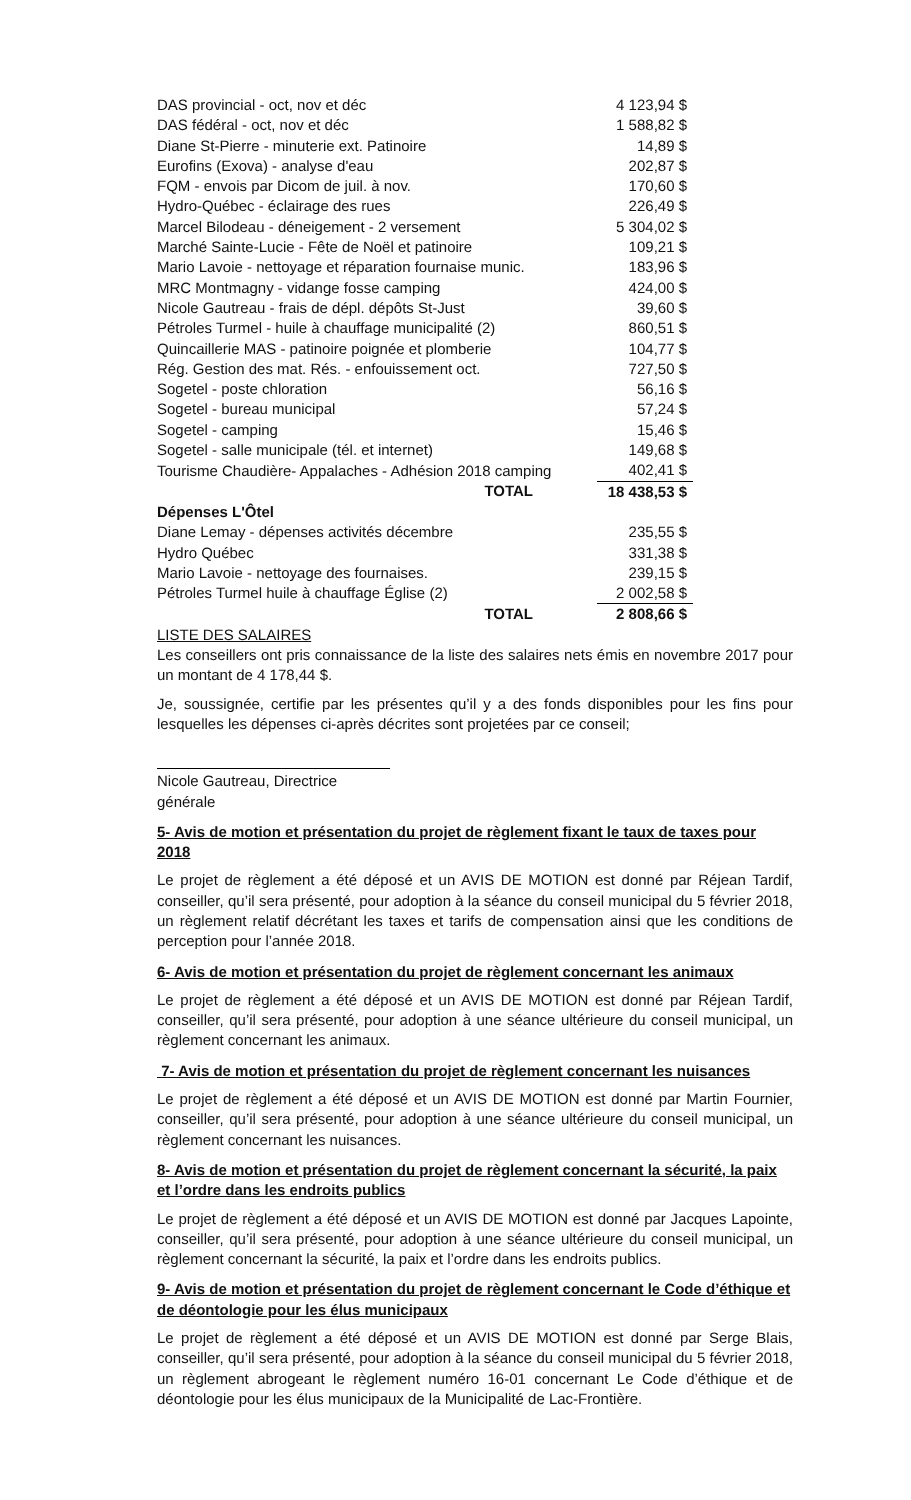| DAS provincial - oct, nov et déc | 4 123,94 $ |
| DAS fédéral - oct, nov et déc | 1 588,82 $ |
| Diane St-Pierre - minuterie ext. Patinoire | 14,89 $ |
| Eurofins (Exova) - analyse d'eau | 202,87 $ |
| FQM - envois par Dicom de juil. à nov. | 170,60 $ |
| Hydro-Québec - éclairage des rues | 226,49 $ |
| Marcel Bilodeau - déneigement - 2 versement | 5 304,02 $ |
| Marché Sainte-Lucie - Fête de Noël et patinoire | 109,21 $ |
| Mario Lavoie - nettoyage et réparation fournaise munic. | 183,96 $ |
| MRC Montmagny - vidange fosse camping | 424,00 $ |
| Nicole Gautreau - frais de dépl. dépôts St-Just | 39,60 $ |
| Pétroles Turmel - huile à chauffage municipalité (2) | 860,51 $ |
| Quincaillerie MAS - patinoire poignée et plomberie | 104,77 $ |
| Rég. Gestion des mat. Rés. - enfouissement oct. | 727,50 $ |
| Sogetel - poste chloration | 56,16 $ |
| Sogetel - bureau municipal | 57,24 $ |
| Sogetel - camping | 15,46 $ |
| Sogetel - salle municipale (tél. et internet) | 149,68 $ |
| Tourisme Chaudière- Appalaches - Adhésion 2018 camping | 402,41 $ |
| TOTAL | 18 438,53 $ |
| Dépenses L'Ôtel | |
| Diane Lemay - dépenses activités décembre | 235,55 $ |
| Hydro Québec | 331,38 $ |
| Mario Lavoie - nettoyage des fournaises. | 239,15 $ |
| Pétroles Turmel huile à chauffage Église (2) | 2 002,58 $ |
| TOTAL | 2 808,66 $ |
LISTE DES SALAIRES
Les conseillers ont pris connaissance de la liste des salaires nets émis en novembre 2017 pour un montant de 4 178,44 $.
Je, soussignée, certifie par les présentes qu’il y a des fonds disponibles pour les fins pour lesquelles les dépenses ci-après décrites sont projetées par ce conseil;
Nicole Gautreau, Directrice générale
5- Avis de motion et présentation du projet de règlement fixant le taux de taxes pour 2018
Le projet de règlement a été déposé et un AVIS DE MOTION est donné par Réjean Tardif, conseiller, qu’il sera présenté, pour adoption à la séance du conseil municipal du 5 février 2018, un règlement relatif décrétant les taxes et tarifs de compensation ainsi que les conditions de perception pour l’année 2018.
6- Avis de motion et présentation du projet de règlement concernant les animaux
Le projet de règlement a été déposé et un AVIS DE MOTION est donné par Réjean Tardif, conseiller, qu’il sera présenté, pour adoption à une séance ultérieure du conseil municipal, un règlement concernant les animaux.
7- Avis de motion et présentation du projet de règlement concernant les nuisances
Le projet de règlement a été déposé et un AVIS DE MOTION est donné par Martin Fournier, conseiller, qu’il sera présenté, pour adoption à une séance ultérieure du conseil municipal, un règlement concernant les nuisances.
8- Avis de motion et présentation du projet de règlement concernant la sécurité, la paix et l’ordre dans les endroits publics
Le projet de règlement a été déposé et un AVIS DE MOTION est donné par Jacques Lapointe, conseiller, qu’il sera présenté, pour adoption à une séance ultérieure du conseil municipal, un règlement concernant la sécurité, la paix et l’ordre dans les endroits publics.
9- Avis de motion et présentation du projet de règlement concernant le Code d’éthique et de déontologie pour les élus municipaux
Le projet de règlement a été déposé et un AVIS DE MOTION est donné par Serge Blais, conseiller, qu’il sera présenté, pour adoption à la séance du conseil municipal du 5 février 2018, un règlement abrogeant le règlement numéro 16-01 concernant Le Code d’éthique et de déontologie pour les élus municipaux de la Municipalité de Lac-Frontière.